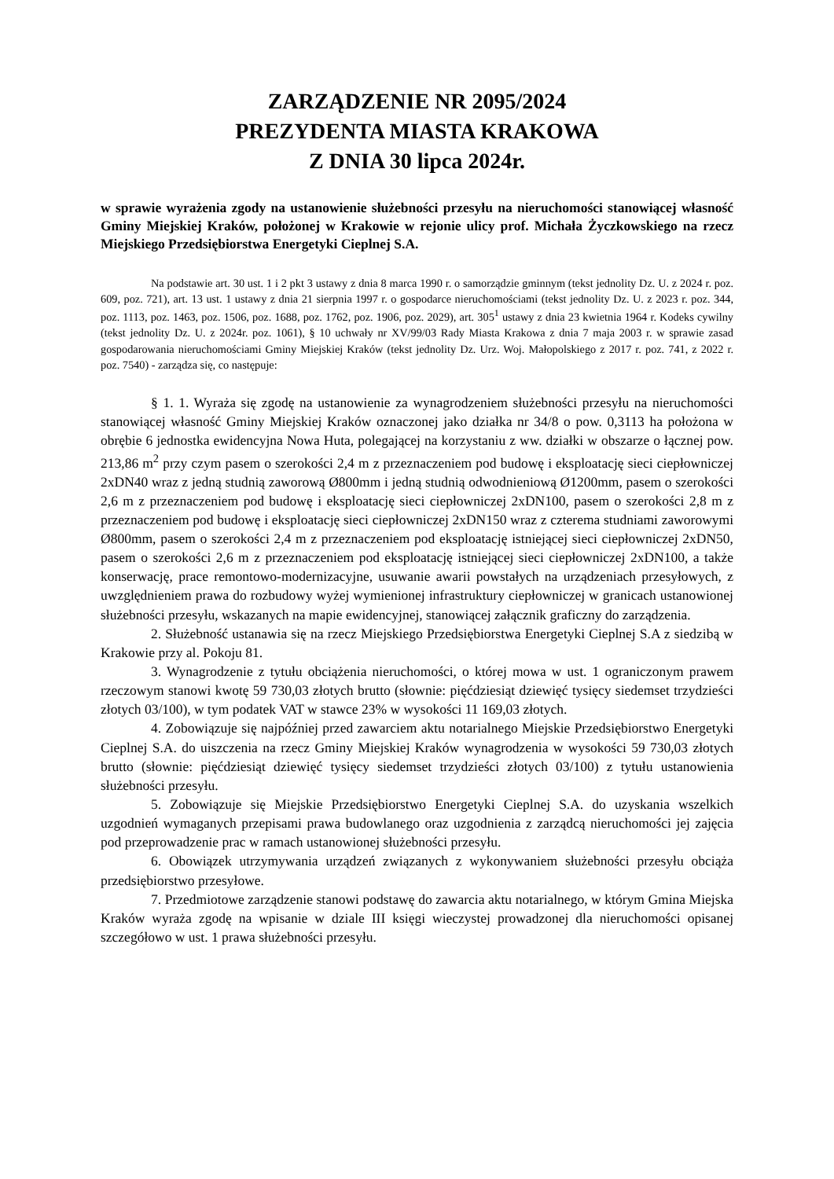ZARZĄDZENIE NR 2095/2024
PREZYDENTA MIASTA KRAKOWA
Z DNIA 30 lipca 2024r.
w sprawie wyrażenia zgody na ustanowienie służebności przesyłu na nieruchomości stanowiącej własność Gminy Miejskiej Kraków, położonej w Krakowie w rejonie ulicy prof. Michała Życzkowskiego na rzecz Miejskiego Przedsiębiorstwa Energetyki Cieplnej S.A.
Na podstawie art. 30 ust. 1 i 2 pkt 3 ustawy z dnia 8 marca 1990 r. o samorządzie gminnym (tekst jednolity Dz. U. z 2024 r. poz. 609, poz. 721), art. 13 ust. 1 ustawy z dnia 21 sierpnia 1997 r. o gospodarce nieruchomościami (tekst jednolity Dz. U. z 2023 r. poz. 344, poz. 1113, poz. 1463, poz. 1506, poz. 1688, poz. 1762, poz. 1906, poz. 2029), art. 305<sup>1</sup> ustawy z dnia 23 kwietnia 1964 r. Kodeks cywilny (tekst jednolity Dz. U. z 2024r. poz. 1061), § 10 uchwały nr XV/99/03 Rady Miasta Krakowa z dnia 7 maja 2003 r. w sprawie zasad gospodarowania nieruchomościami Gminy Miejskiej Kraków (tekst jednolity Dz. Urz. Woj. Małopolskiego z 2017 r. poz. 741, z 2022 r. poz. 7540) - zarządza się, co następuje:
§ 1. 1. Wyraża się zgodę na ustanowienie za wynagrodzeniem służebności przesyłu na nieruchomości stanowiącej własność Gminy Miejskiej Kraków oznaczonej jako działka nr 34/8 o pow. 0,3113 ha położona w obrębie 6 jednostka ewidencyjna Nowa Huta, polegającej na korzystaniu z ww. działki w obszarze o łącznej pow. 213,86 m<sup>2</sup> przy czym pasem o szerokości 2,4 m z przeznaczeniem pod budowę i eksploatację sieci ciepłowniczej 2xDN40 wraz z jedną studnią zaworową Ø800mm i jedną studnią odwodnieniową Ø1200mm, pasem o szerokości 2,6 m z przeznaczeniem pod budowę i eksploatację sieci ciepłowniczej 2xDN100, pasem o szerokości 2,8 m z przeznaczeniem pod budowę i eksploatację sieci ciepłowniczej 2xDN150 wraz z czterema studniami zaworowymi Ø800mm, pasem o szerokości 2,4 m z przeznaczeniem pod eksploatację istniejącej sieci ciepłowniczej 2xDN50, pasem o szerokości 2,6 m z przeznaczeniem pod eksploatację istniejącej sieci ciepłowniczej 2xDN100, a także konserwację, prace remontowo-modernizacyjne, usuwanie awarii powstałych na urządzeniach przesyłowych, z uwzględnieniem prawa do rozbudowy wyżej wymienionej infrastruktury ciepłowniczej w granicach ustanowionej służebności przesyłu, wskazanych na mapie ewidencyjnej, stanowiącej załącznik graficzny do zarządzenia.
2. Służebność ustanawia się na rzecz Miejskiego Przedsiębiorstwa Energetyki Cieplnej S.A z siedzibą w Krakowie przy al. Pokoju 81.
3. Wynagrodzenie z tytułu obciążenia nieruchomości, o której mowa w ust. 1 ograniczonym prawem rzeczowym stanowi kwotę 59 730,03 złotych brutto (słownie: pięćdziesiąt dziewięć tysięcy siedemset trzydzieści złotych 03/100), w tym podatek VAT w stawce 23% w wysokości 11 169,03 złotych.
4. Zobowiązuje się najpóźniej przed zawarciem aktu notarialnego Miejskie Przedsiębiorstwo Energetyki Cieplnej S.A. do uiszczenia na rzecz Gminy Miejskiej Kraków wynagrodzenia w wysokości 59 730,03 złotych brutto (słownie: pięćdziesiąt dziewięć tysięcy siedemset trzydzieści złotych 03/100) z tytułu ustanowienia służebności przesyłu.
5. Zobowiązuje się Miejskie Przedsiębiorstwo Energetyki Cieplnej S.A. do uzyskania wszelkich uzgodnień wymaganych przepisami prawa budowlanego oraz uzgodnienia z zarządcą nieruchomości jej zajęcia pod przeprowadzenie prac w ramach ustanowionej służebności przesyłu.
6. Obowiązek utrzymywania urządzeń związanych z wykonywaniem służebności przesyłu obciąża przedsiębiorstwo przesyłowe.
7. Przedmiotowe zarządzenie stanowi podstawę do zawarcia aktu notarialnego, w którym Gmina Miejska Kraków wyraża zgodę na wpisanie w dziale III księgi wieczystej prowadzonej dla nieruchomości opisanej szczegółowo w ust. 1 prawa służebności przesyłu.